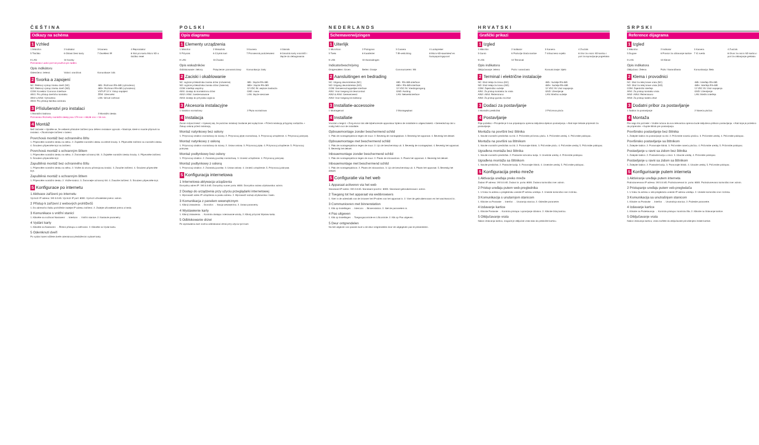ČEŠTINA
Odkazy na schéma
1 Vzhled
1 Mikrofon 2 Indikátor 3 Kamera 4 Reproduktor 5 Tlačítko 6 Oblast čtení karty 7 Osvětlení IR 8 Slot pro kartu Micro SD a tlačítko reset 9 LAN 10 Svorky
Poznámka: Ladící port se používá pro ladění.
Opis indikátoru
Odemčeno: zelená Volání: oranžová Komunikace: bílá
2 Svorka a zapojení
NC: Reléový výstup zámku dveří (NC)
NO: Reléový výstup zámku dveří (NO)
COM: Konektor Common Interface
AIN1: Pro přístup dveřního kontaktu
AIN2 a AIN4: Vyhrazeno
AIN3: Pro přístup tlačítka odchodu
485-: Rozhraní RS-485 (vyhrazeno)
485+: Rozhraní RS-485 (vyhrazeno)
VSTUP 12 V: Vstup napájení
ZEM: Uzemnění
LAN: Síťové rozhraní
3 Příslušenství pro instalaci
1 Montážní šablona 2 Montážní deska
Poznámka: Rozměry montážní desky jsou 179 mm × 86,66 mm × 18 mm.
4 Montáž
Než začnete: • Ujistěte se, že veškeré příslušné zařízení jsou během instalace vypnutá. • Nástroje, které si musíte připravit na instalaci. • Zkontrolujte zařízení v balení.
Povrchová montáž bez ochranného štítu
1. Připevněte montážní desku na stěnu. 2. Zajistěte montážní desku na stěně šrouby. 3. Připevněte zařízení na montážní desku. 4. Šroubem připevněte kryt na zařízení.
Povrchová montáž s ochranným štítem
1. Připevněte montážní desku na stěnu. 2. Zarovnejte ochranný štít. 3. Zajistěte montážní desku šrouby. 4. Připevněte zařízení. 5. Šroubem připevněte kryt.
Zapuštěná montáž bez ochranného štítu
1. Připevněte montážní desku na stěnu. 2. Vložte do otvoru přístrojovou krabici. 3. Zasuňte zařízení. 4. Šroubem připevněte kryt.
Zapuštěná montáž s ochranným štítem
1. Připevněte montážní desku. 2. Vložte krabici. 3. Zarovnejte ochranný štít. 4. Zasuňte zařízení. 5. Šroubem připevněte kryt.
5 Konfigurace po internetu
1 Aktivace zařízení po internetu
Výchozí IP adresa: 192.0.0.65. Výchozí IP port: 8000. Výchozí uživatelské jméno: admin.
2 Přístup k zařízení z webových prohlížečů
1. Do adresního řádku prohlížeče zadejte IP adresu zařízení. 2. Zadejte uživatelské jméno a heslo.
3 Komunikace s vnitřní stanicí
1. Klikněte na možnost Nastavení → Interkom → Vnitřní stanice. 2. Nastavte parametry.
4 Vydání karty
1. Klikněte na Nastavení → Řízení přístupu a ověřování. 2. Klikněte na Vydat kartu.
5 Odemknutí dveří
Po vydání karet můžete dveře odemknout předložením vydané karty.
POLSKI
Opis diagramu
1 Elementy urządzenia
1 Mikrofon 2 Wskaźnik 3 Kamera 4 Głośnik 5 Przycisk 6 Czytnik kart 7 Promiennik podczerwieni 8 Gniazdo karty microSD i złącze do debugowania 9 LAN 10 Zaciski
Opis wskaźników
Odblokowanie: zielony Połączenie: pomarańczowy Komunikacja: biały
2 Zaciski i okablowanie
NC: wyjście przekaźnika zamka drzwi (rozwierne)
NO: wyjście przekaźnika zamka drzwi (zwierne)
COM: interfejs wspólny
AIN1: dostęp do kontaktronu drzwi
AIN2 i AIN4: zarezerwowane
AIN3: dostęp do przycisku wyjścia
485-: złącze RS-485
485+: złącze RS-485
12 VDC IN: wejście zasilacza
GND: masa
LAN: złącze sieciowe
3 Akcesoria instalacyjne
1 Szablon montażowy 2 Płyta montażowa
4 Instalacja
Zanim rozpoczniesz: • Upewnij się, że podczas instalacji zasilanie jest wyłączone. • Przed instalacją przygotuj narzędzia. • Zakup osłonę przed instalacją.
Montaż natynkowy bez osłony
1. Przymocuj szablon montażowy do ściany. 2. Przymocuj płytę montażową. 3. Przymocuj urządzenie. 4. Przymocuj pokrywę.
Montaż natynkowy z osłoną
1. Przymocuj szablon montażowy do ściany. 2. Ustaw osłonę. 3. Przymocuj płytę. 4. Przymocuj urządzenie. 5. Przymocuj pokrywę.
Montaż podtynkowy bez osłony
1. Przymocuj szablon. 2. Zainstaluj puszkę montażową. 3. Umieść urządzenie. 4. Przymocuj pokrywę.
Montaż podtynkowy z osłoną
1. Przymocuj szablon. 2. Zainstaluj puszkę. 3. Ustaw osłonę. 4. Umieść urządzenie. 5. Przymocuj pokrywę.
5 Konfiguracja internetowa
1 Internetowa aktywacja urządzenia
Domyślny adres IP: 192.0.0.65. Domyślny numer portu: 8000. Domyślna nazwa użytkownika: admin.
2 Dostęp do urządzenia przy użyciu przeglądarki internetowej
1. Wprowadź adres IP urządzenia w pasku adresu. 2. Wprowadź nazwę użytkownika i hasło.
3 Komunikacja z panelem wewnętrznym
1. Kliknij Ustawienia → Domofon → Stacja wewnętrzna. 2. Ustaw parametry.
4 Wystawienie karty
1. Kliknij Ustawienia → Kontrola dostępu i sterowanie windą. 2. Kliknij przycisk Wystaw kartę.
5 Odblokowanie drzwi
Po wystawieniu kart można odblokować drzwi przy użyciu tych kart.
NEDERLANDS
Schemaverwijzingen
1 Uiterlijk
1 Microfoon 2 Pictogram 3 Camera 4 Luidspreker 5 Toets 6 Kaartlezer 7 IR-verlichting 8 Micro-SD-kaartsleuf en foutopsporingspoort 9 LAN 10 Aansluitingen
Indicatorbeschrijving
Ontgrendelen: Groen Bellen: Oranje Communiceren: Wit
2 Aansluitingen en bedrading
NC: Uitgang deurslotrelais (NC)
NO: Uitgang deurslotrelais (NO)
COM: Gemeenschappelijke interface
AIN1: Voor toegang tot deurcontact
AIN2 & AIN4: Gereserveerd
AIN3: Voor toegang tot exitknop
485-: RS-485-interface
485+: RS-485-interface
12 VDC IN: Voedingsingang
GND: Aarding
LAN: Netwerkinterface
3 Installatie-accessoire
1 Montagemal 2 Montageplaat
4 Installatie
Voordat u begint: • Zorg ervoor dat alle bijbehorende apparatuur tijdens de installatie is uitgeschakeld. • Gereedschap dat u nodig hebt voor de installatie.
Opbouwmontage zonder beschermend schild
1. Plak de montagesjabloon tegen de muur. 2. Bevestig de montageplaat. 3. Bevestig het apparaat. 4. Bevestig het deksel.
Opbouwmontage met beschermend schild
1. Plak de montagesjabloon tegen de muur. 2. Lijn de beschermkap uit. 3. Bevestig de montageplaat. 4. Bevestig het apparaat. 5. Bevestig het deksel.
Inbouwmontage zonder beschermend schild
1. Plak de montagesjabloon tegen de muur. 2. Plaats de inbouwdoos. 3. Plaats het apparaat. 4. Bevestig het deksel.
Inbouwmontage met beschermend schild
1. Plak de montagesjabloon. 2. Plaats de inbouwdoos. 3. Lijn de beschermkap uit. 4. Plaats het apparaat. 5. Bevestig het deksel.
5 Configuratie via het web
1 Apparaat activeren via het web
Standaard IP-adres: 192.0.0.65. Standaard poortnr.: 8000. Standaard gebruikersnaam: admin.
2 Toegang tot het apparaat via webbrowsers
1. Voer in de adresbalk van de browser het IP-adres van het apparaat in. 2. Voer de gebruikersnaam en het wachtwoord in.
3 Communiceren met binnenstation
1. Klik op Instellingen → Intercom → Binnenstation. 2. Stel de parameters in.
4 Pas uitgeven
1. Klik op Instellingen → Toegangscontrole en Liftcontrole. 2. Klik op Pas uitgeven.
5 Deur ontgrendelen
Na het uitgeven van passen kunt u de deur ontgrendelen door de uitgegeven pas te presenteren.
HRVATSKI
Grafički prikazi
1 Izgled
1 Mikrofon 2 Indikator 3 Kamera 4 Zvučnik 5 Gumb 6 Područje čitača kartice 7 Infracrveno svjetlo 8 Utor za micro SD karticu i port za ispravljanje pogrešaka 9 LAN 10 Terminali
Opis indikatora
Otključavanje: zeleno Poziv: narančasto Komuniciranje: bijelo
2 Terminal i električne instalacije
NC: Izlaz releja za bravu (NC)
NO: Izlaz releja za bravu (NO)
COM: Zajedničko sučelje
AIN1: Za pristup kontaktu za vrata
AIN2 i AIN4: Rezervirano
AIN3: Za pristup gumbu za izlaz
485-: Sučelje RS-485
485+: Sučelje RS-485
12 VDC IN: Ulaz napajanja
GND: Uzemljenje
LAN: Mrežno sučelje
3 Dodaci za postavljanje
1 Montažni predložak 2 Pričvrsna ploča
4 Postavljanje
Prije početka: • Provjerite je li sva pripadajuća oprema isključena tijekom postavljanja. • Alati koje trebate pripremiti za postavljanje.
Montaža na površini bez štitnika
1. Stavite montažni predložak na zid. 2. Pričvrstite pričvrsnu ploču. 3. Pričvrstite uređaj. 4. Pričvrstite poklopac.
Montaža na površini sa štitnikom
1. Stavite montažni predložak na zid. 2. Poravnajte štitnik. 3. Pričvrstite ploču. 4. Pričvrstite uređaj. 5. Pričvrstite poklopac.
Ugrađena montaža bez štitnika
1. Stavite montažni predložak. 2. Postavite razvodnu kutiju. 3. Umetnite uređaj. 4. Pričvrstite poklopac.
Ugrađena montaža sa štitnikom
1. Stavite predložak. 2. Postavite kutiju. 3. Poravnajte štitnik. 4. Umetnite uređaj. 5. Pričvrstite poklopac.
5 Konfiguracija preko mreže
1 Aktivacija uređaja preko mreže
Zadani IP adresa: 192.0.0.65. Zadani br. porta: 8000. Zadano korisničko ime: admin.
2 Pristup uređaju putem web-preglednika
1. U traku za adresu u pregledniku unesite IP adresu uređaja. 2. Unesite korisničko ime i lozinku.
3 Komunikacija s unutarnjom stanicom
1. Kliknite na Postavke → Interfon → Unutarnja stanica. 2. Odredite parametre.
4 Izdavanje kartice
1. Kliknite Postavke → Kontrola pristupa i upravljanje dizalom. 2. Kliknite Izdaj karticu.
5 Otključavanje vrata
Nakon izdavanja kartica, moguće je otključati vrata tako da predočite karticu.
SRPSKI
Reference dijagrama
1 Izgled
1 Mikrofon 2 Indikator 3 Kamera 4 Zvučnik 5 Dugme 6 Prostor za očitavanje kartice 7 IC svetlo 8 Otvor za micro SD karticu i port za otklanjanje grešaka 9 LAN 10 Kleme
Opis indikatora
Otključano: Zelena Poziv: Narandžasta Komunikacija: Bela
2 Klema i provodnici
NC: Izlaz za relej brave vrata (NC)
NO: Izlaz za relej brave vrata (NO)
COM: Zajednički interfejs
AIN1: Za pristup kontaktu vrata
AIN2 i AIN4: Rezervisano
AIN3: Za pristup tasteru izlaz
485-: Interfejs RS-485
485+: Interfejs RS-485
12 VDC IN: Ulaz napajanja
GND: Uzemljenje
LAN: Mrežni interfejs
3 Dodatni pribor za postavljanje
1 Šablon za postavljanje 2 Noseća pločica
4 Montaža
Pre nego što počnete: • Vodite računa da sva relevantna oprema bude isključena prilikom postavljanja. • Alati koje je potrebno da pripremite. • Kupite štitnik pre postavljanja.
Površinsko postavljanje bez štitnika
1. Zalepite šablon za postavljanje na zid. 2. Pričvrstite noseću pločicu. 3. Pričvrstite uređaj. 4. Pričvrstite poklopac.
Površinsko postavljanje sa štitnikom
1. Zalepite šablon. 2. Poravnajte štitnik. 3. Pričvrstite noseću pločicu. 4. Pričvrstite uređaj. 5. Pričvrstite poklopac.
Postavljanje u ravni sa zidom bez štitnika
1. Zalepite šablon. 2. Postavite kutiju u otvor. 3. Ubacite uređaj. 4. Pričvrstite poklopac.
Postavljanje u ravni sa zidom sa štitnikom
1. Zalepite šablon. 2. Postavite kutiju. 3. Poravnajte štitnik. 4. Ubacite uređaj. 5. Pričvrstite poklopac.
5 Konfigurisanje putem interneta
1 Aktiviranje uređaja putem interneta
Podrazumevana IP adresa: 192.0.0.65. Podrazumevani br. porta: 8000. Podrazumevano korisničko ime: admin.
2 Pristupanje uređaju putem veb-pregledača
1. U traku za adresu u veb-pregledaču unesite IP adresu uređaja. 2. Unesite korisničko ime i lozinku.
3 Komunikacija sa unutrašnjom stanicom
1. Kliknite na Postavke → Interfon → Unutrašnja stanica. 2. Podesite parametre.
4 Izdavanje kartice
1. Kliknite na Podešavanja → Kontrola pristupa i kontrola lifta. 2. Kliknite na Izdavanje kartice.
5 Otključavanje vrata
Nakon izdavanja kartica, vrata možete da otključavate prinošenjem izdate kartice.